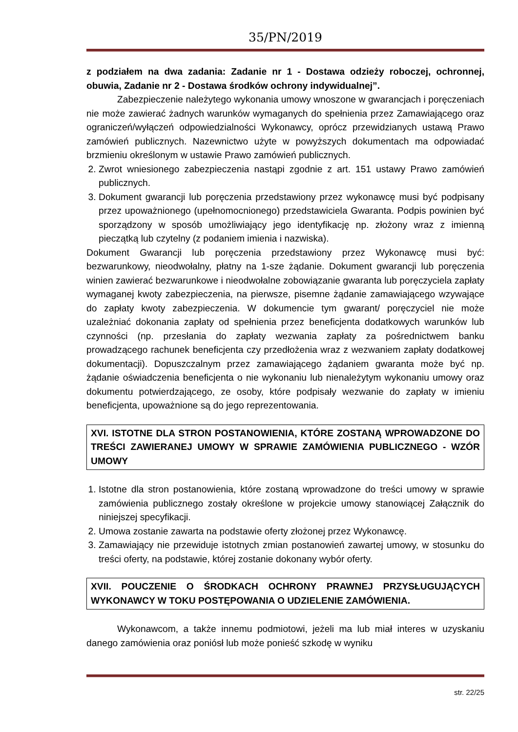35/PN/2019
z podziałem na dwa zadania: Zadanie nr 1 - Dostawa odzieży roboczej, ochronnej, obuwia, Zadanie nr 2 - Dostawa środków ochrony indywidualnej”.
Zabezpieczenie należytego wykonania umowy wnoszone w gwarancjach i poręczeniach nie może zawierać żadnych warunków wymaganych do spełnienia przez Zamawiającego oraz ograniczeń/wyłączeń odpowiedzialności Wykonawcy, oprócz przewidzianych ustawą Prawo zamówień publicznych. Nazewnictwo użyte w powyższych dokumentach ma odpowiadać brzmieniu określonym w ustawie Prawo zamówień publicznych.
2. Zwrot wniesionego zabezpieczenia nastąpi zgodnie z art. 151 ustawy Prawo zamówień publicznych.
3. Dokument gwarancji lub poręczenia przedstawiony przez wykonawcę musi być podpisany przez upoważnionego (upełnomocnionego) przedstawiciela Gwaranta. Podpis powinien być sporządzony w sposób umożliwiający jego identyfikację np. złożony wraz z imienną pieczątką lub czytelny (z podaniem imienia i nazwiska).
Dokument Gwarancji lub poręczenia przedstawiony przez Wykonawcę musi być: bezwarunkowy, nieodwołalny, płatny na 1-sze żądanie. Dokument gwarancji lub poręczenia winien zawierać bezwarunkowe i nieodwołalne zobowiązanie gwaranta lub poręczyciela zapłaty wymaganej kwoty zabezpieczenia, na pierwsze, pisemne żądanie zamawiającego wzywające do zapłaty kwoty zabezpieczenia. W dokumencie tym gwarant/ poręczyciel nie może uzależniać dokonania zapłaty od spełnienia przez beneficjenta dodatkowych warunków lub czynności (np. przesłania do zapłaty wezwania zapłaty za pośrednictwem banku prowadzącego rachunek beneficjenta czy przedłożenia wraz z wezwaniem zapłaty dodatkowej dokumentacji). Dopuszczalnym przez zamawiającego żądaniem gwaranta może być np. żądanie oświadczenia beneficjenta o nie wykonaniu lub nienależytym wykonaniu umowy oraz dokumentu potwierdzającego, ze osoby, które podpisały wezwanie do zapłaty w imieniu beneficjenta, upoważnione są do jego reprezentowania.
XVI. ISTOTNE DLA STRON POSTANOWIENIA, KTÓRE ZOSTANĄ WPROWADZONE DO TREŚCI ZAWIERANEJ UMOWY W SPRAWIE ZAMÓWIENIA PUBLICZNEGO - WZÓR UMOWY
1. Istotne dla stron postanowienia, które zostaną wprowadzone do treści umowy w sprawie zamówienia publicznego zostały określone w projekcie umowy stanowiącej Załącznik do niniejszej specyfikacji.
2. Umowa zostanie zawarta na podstawie oferty złożonej przez Wykonawcę.
3. Zamawiający nie przewiduje istotnych zmian postanowień zawartej umowy, w stosunku do treści oferty, na podstawie, której zostanie dokonany wybór oferty.
XVII. POUCZENIE O ŚRODKACH OCHRONY PRAWNEJ PRZYSŁUGUJĄCYCH WYKONAWCY W TOKU POSTĘPOWANIA O UDZIELENIE ZAMÓWIENIA.
Wykonawcom, a także innemu podmiotowi, jeżeli ma lub miał interes w uzyskaniu danego zamówienia oraz poniósł lub może ponieść szkodę w wyniku
str. 22/25